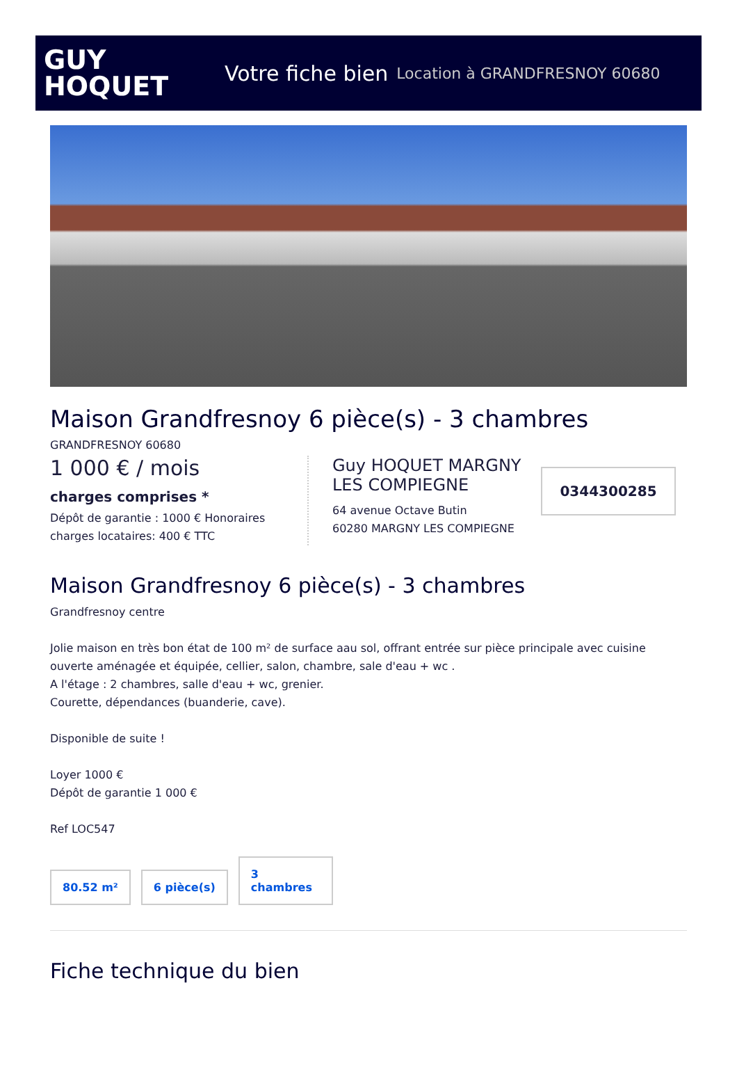GUY
HOQUET
Votre fiche bien Location à GRANDFRESNOY 60680
Maison Grandfresnoy 6 pièce(s) - 3 chambres
GRANDFRESNOY 60680
1 000 € / mois
charges comprises *
Dépôt de garantie : 1000 € Honoraires charges locataires: 400 € TTC
Guy HOQUET MARGNY LES COMPIEGNE
64 avenue Octave Butin
60280 MARGNY LES COMPIEGNE
0344300285
Maison Grandfresnoy 6 pièce(s) - 3 chambres
Grandfresnoy centre
Jolie maison en très bon état de 100 m² de surface aau sol, offrant entrée sur pièce principale avec cuisine ouverte aménagée et équipée, cellier, salon, chambre, sale d'eau + wc .
A l'étage : 2 chambres, salle d'eau + wc, grenier.
Courette, dépendances (buanderie, cave).
Disponible de suite !
Loyer 1000 €
Dépôt de garantie 1 000 €
Ref LOC547
80.52 m²
6 pièce(s)
3
chambres
Fiche technique du bien